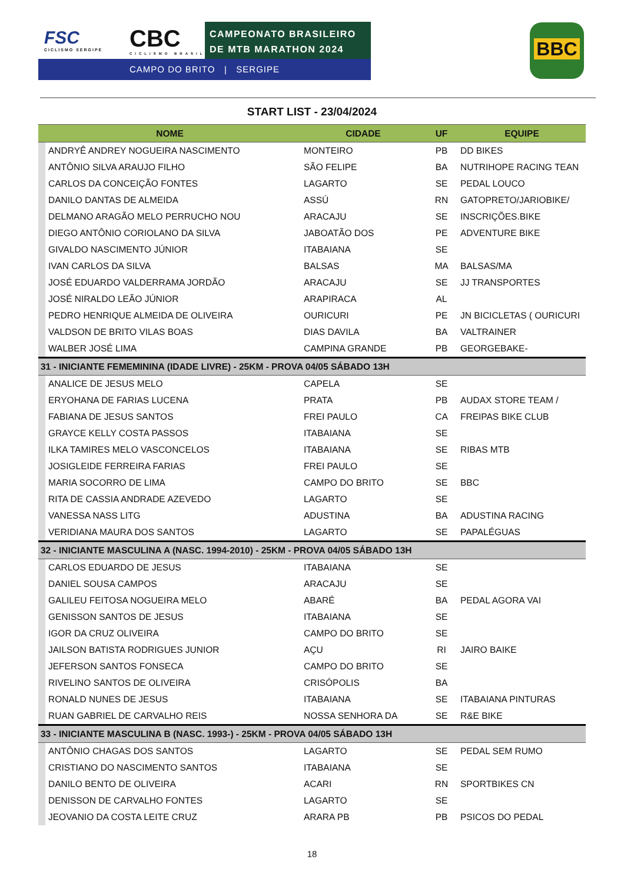FSC
CICLISMO SERGIPE
CBC
CICLISMO BRASIL
CAMPEONATO BRASILEIRO
DE MTB MARATHON 2024
CAMPO DO BRITO | SERGIPE
BBC
START LIST - 23/04/2024
| NOME | | CIDADE | UF | EQUIPE |
| --- | --- | --- | --- | --- |
| | ANDRYÊ ANDREY NOGUEIRA NASCIMENTO | MONTEIRO | PB | DD BIKES |
| | ANTÔNIO SILVA ARAUJO FILHO | SÃO FELIPE | BA | NUTRIHOPE RACING TEAN |
| | CARLOS DA CONCEIÇÃO FONTES | LAGARTO | SE | PEDAL LOUCO |
| | DANILO DANTAS DE ALMEIDA | ASSÚ | RN | GATOPRETO/JARIOBIKE/ |
| | DELMANO ARAGÃO MELO PERRUCHO NOU | ARACAJU | SE | INSCRIÇÕES.BIKE |
| | DIEGO ANTÔNIO CORIOLANO DA SILVA | JABOATÃO DOS | PE | ADVENTURE BIKE |
| | GIVALDO NASCIMENTO JÚNIOR | ITABAIANA | SE | |
| | IVAN CARLOS DA SILVA | BALSAS | MA | BALSAS/MA |
| | JOSÉ EDUARDO VALDERRAMA JORDÃO | ARACAJU | SE | JJ TRANSPORTES |
| | JOSÉ NIRALDO LEÃO JÚNIOR | ARAPIRACA | AL | |
| | PEDRO HENRIQUE ALMEIDA DE OLIVEIRA | OURICURI | PE | JN BICICLETAS ( OURICURI |
| | VALDSON DE BRITO VILAS BOAS | DIAS DAVILA | BA | VALTRAINER |
| | WALBER JOSÉ LIMA | CAMPINA GRANDE | PB | GEORGEBAKE- |
| 31 - INICIANTE FEMEMININA (IDADE LIVRE) - 25KM - PROVA 04/05 SÁBADO 13H | | | | |
| | ANALICE DE JESUS MELO | CAPELA | SE | |
| | ERYOHANA DE FARIAS LUCENA | PRATA | PB | AUDAX STORE TEAM / |
| | FABIANA DE JESUS SANTOS | FREI PAULO | CA | FREIPAS BIKE CLUB |
| | GRAYCE KELLY COSTA PASSOS | ITABAIANA | SE | |
| | ILKA TAMIRES MELO VASCONCELOS | ITABAIANA | SE | RIBAS MTB |
| | JOSIGLEIDE FERREIRA FARIAS | FREI PAULO | SE | |
| | MARIA SOCORRO DE LIMA | CAMPO DO BRITO | SE | BBC |
| | RITA DE CASSIA ANDRADE AZEVEDO | LAGARTO | SE | |
| | VANESSA NASS LITG | ADUSTINA | BA | ADUSTINA RACING |
| | VERIDIANA MAURA DOS SANTOS | LAGARTO | SE | PAPALÉGUAS |
| 32 - INICIANTE MASCULINA A (NASC. 1994-2010) - 25KM - PROVA 04/05 SÁBADO 13H | | | | |
| | CARLOS EDUARDO DE JESUS | ITABAIANA | SE | |
| | DANIEL SOUSA CAMPOS | ARACAJU | SE | |
| | GALILEU FEITOSA NOGUEIRA MELO | ABARÉ | BA | PEDAL AGORA VAI |
| | GENISSON SANTOS DE JESUS | ITABAIANA | SE | |
| | IGOR DA CRUZ OLIVEIRA | CAMPO DO BRITO | SE | |
| | JAILSON BATISTA RODRIGUES JUNIOR | AÇU | RI | JAIRO BAIKE |
| | JEFERSON SANTOS FONSECA | CAMPO DO BRITO | SE | |
| | RIVELINO SANTOS DE OLIVEIRA | CRISÓPOLIS | BA | |
| | RONALD NUNES DE JESUS | ITABAIANA | SE | ITABAIANA PINTURAS |
| | RUAN GABRIEL DE CARVALHO REIS | NOSSA SENHORA DA | SE | R&E BIKE |
| 33 - INICIANTE MASCULINA B (NASC. 1993-) - 25KM - PROVA 04/05 SÁBADO 13H | | | | |
| | ANTÔNIO CHAGAS DOS SANTOS | LAGARTO | SE | PEDAL SEM RUMO |
| | CRISTIANO DO NASCIMENTO SANTOS | ITABAIANA | SE | |
| | DANILO BENTO DE OLIVEIRA | ACARI | RN | SPORTBIKES CN |
| | DENISSON DE CARVALHO FONTES | LAGARTO | SE | |
| | JEOVANIO DA COSTA LEITE CRUZ | ARARA PB | PB | PSICOS DO PEDAL |
18